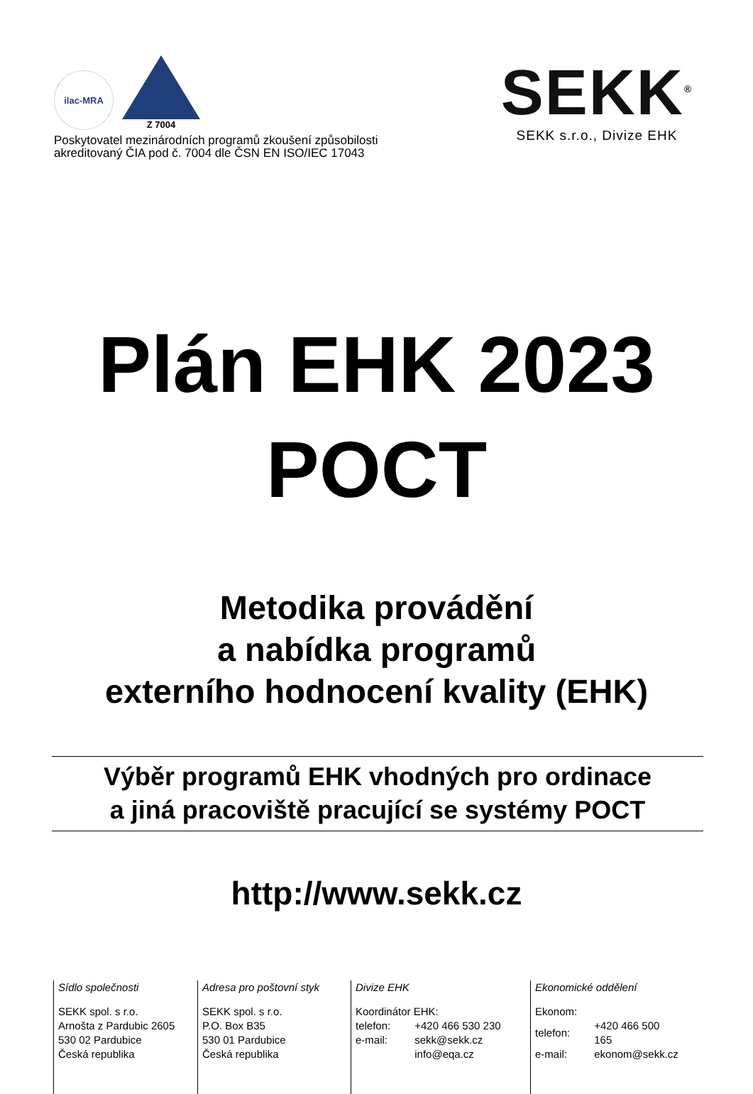ilac-MRA
Z 7004
Poskytovatel mezinárodních programů zkoušení způsobilosti
akreditovaný ČIA pod č. 7004 dle ČSN EN ISO/IEC 17043
SEKK<sup>®</sup>
SEKK s.r.o., Divize EHK
Plán EHK 2023
POCT
Metodika provádění
a nabídka programů
externího hodnocení kvality (EHK)
Výběr programů EHK vhodných pro ordinace
a jiná pracoviště pracující se systémy POCT
http://www.sekk.cz
Sídlo společnosti
SEKK spol. s r.o.
Arnošta z Pardubic 2605
530 02 Pardubice
Česká republika
Adresa pro poštovní styk
SEKK spol. s r.o.
P.O. Box B35
530 01 Pardubice
Česká republika
Divize EHK
Koordinátor EHK:
| telefon: | +420 466 530 230 |
| e-mail: | sekk@sekk.cz |
| | info@eqa.cz |
Ekonomické oddělení
Ekonom:
| telefon: | +420 466 500 165 |
| e-mail: | ekonom@sekk.cz |